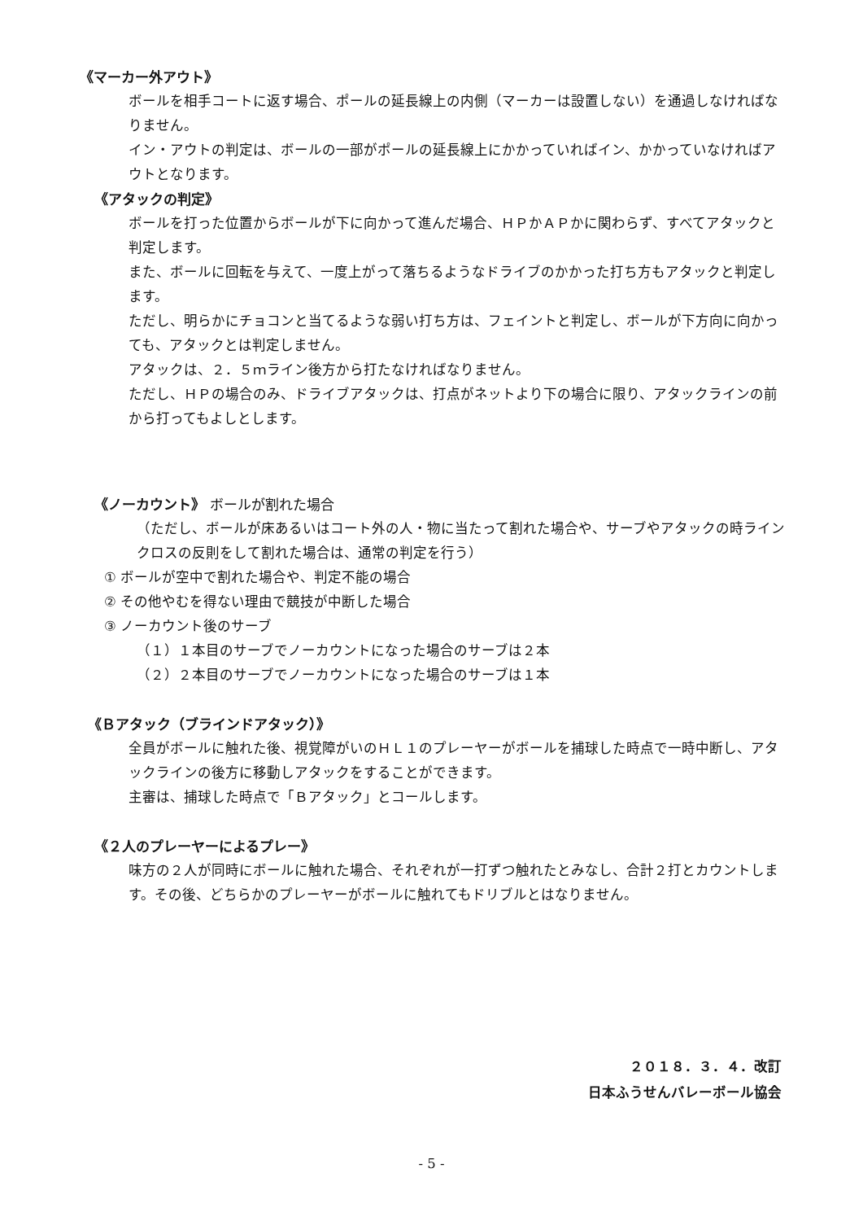《マーカー外アウト》
ボールを相手コートに返す場合、ポールの延長線上の内側（マーカーは設置しない）を通過しなければなりません。
イン・アウトの判定は、ボールの一部がポールの延長線上にかかっていればイン、かかっていなければアウトとなります。
《アタックの判定》
ボールを打った位置からボールが下に向かって進んだ場合、ＨＰかＡＰかに関わらず、すべてアタックと判定します。
また、ボールに回転を与えて、一度上がって落ちるようなドライブのかかった打ち方もアタックと判定します。
ただし、明らかにチョコンと当てるような弱い打ち方は、フェイントと判定し、ボールが下方向に向かっても、アタックとは判定しません。
アタックは、２．５ｍライン後方から打たなければなりません。
ただし、ＨＰの場合のみ、ドライブアタックは、打点がネットより下の場合に限り、アタックラインの前から打ってもよしとします。
《ノーカウント》 ボールが割れた場合
（ただし、ボールが床あるいはコート外の人・物に当たって割れた場合や、サーブやアタックの時ラインクロスの反則をして割れた場合は、通常の判定を行う）
① ボールが空中で割れた場合や、判定不能の場合
② その他やむを得ない理由で競技が中断した場合
③ ノーカウント後のサーブ
（１）１本目のサーブでノーカウントになった場合のサーブは２本
（２）２本目のサーブでノーカウントになった場合のサーブは１本
《Ｂアタック（ブラインドアタック）》
全員がボールに触れた後、視覚障がいのＨＬ１のプレーヤーがボールを捕球した時点で一時中断し、アタックラインの後方に移動しアタックをすることができます。
主審は、捕球した時点で「Ｂアタック」とコールします。
《２人のプレーヤーによるプレー》
味方の２人が同時にボールに触れた場合、それぞれが一打ずつ触れたとみなし、合計２打とカウントします。その後、どちらかのプレーヤーがボールに触れてもドリブルとはなりません。
２０１８．３．４．改訂
日本ふうせんバレーボール協会
- 5 -